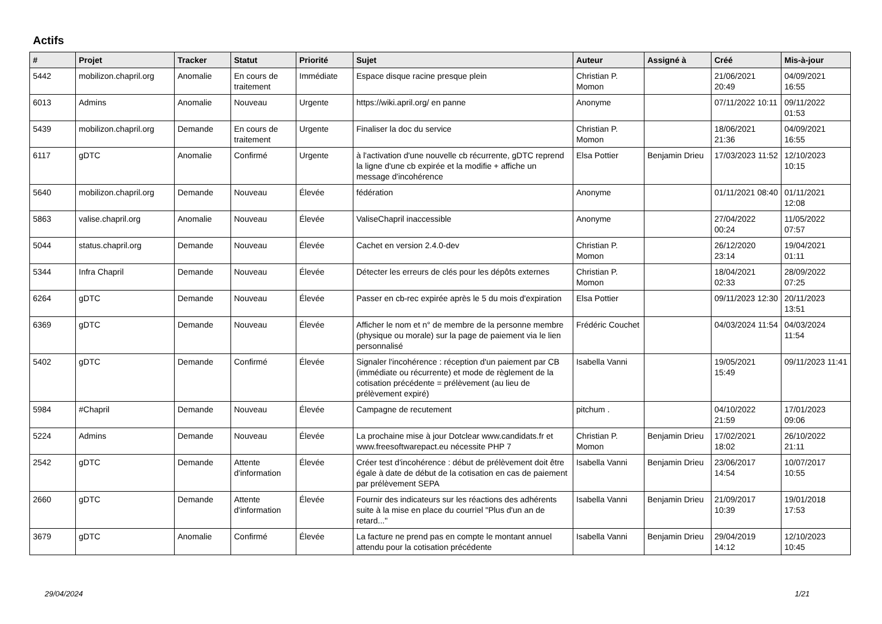Actifs
| # | Projet | Tracker | Statut | Priorité | Sujet | Auteur | Assigné à | Créé | Mis-à-jour |
| --- | --- | --- | --- | --- | --- | --- | --- | --- | --- |
| 5442 | mobilizon.chapril.org | Anomalie | En cours de traitement | Immédiate | Espace disque racine presque plein | Christian P. Momon | | 21/06/2021 20:49 | 04/09/2021 16:55 |
| 6013 | Admins | Anomalie | Nouveau | Urgente | https://wiki.april.org/ en panne | Anonyme | | 07/11/2022 10:11 | 09/11/2022 01:53 |
| 5439 | mobilizon.chapril.org | Demande | En cours de traitement | Urgente | Finaliser la doc du service | Christian P. Momon | | 18/06/2021 21:36 | 04/09/2021 16:55 |
| 6117 | gDTC | Anomalie | Confirmé | Urgente | à l'activation d'une nouvelle cb récurrente, gDTC reprend la ligne d'une cb expirée et la modifie + affiche un message d'incohérence | Elsa Pottier | Benjamin Drieu | 17/03/2023 11:52 | 12/10/2023 10:15 |
| 5640 | mobilizon.chapril.org | Demande | Nouveau | Élevée | fédération | Anonyme | | 01/11/2021 08:40 | 01/11/2021 12:08 |
| 5863 | valise.chapril.org | Anomalie | Nouveau | Élevée | ValiseChapril inaccessible | Anonyme | | 27/04/2022 00:24 | 11/05/2022 07:57 |
| 5044 | status.chapril.org | Demande | Nouveau | Élevée | Cachet en version 2.4.0-dev | Christian P. Momon | | 26/12/2020 23:14 | 19/04/2021 01:11 |
| 5344 | Infra Chapril | Demande | Nouveau | Élevée | Détecter les erreurs de clés pour les dépôts externes | Christian P. Momon | | 18/04/2021 02:33 | 28/09/2022 07:25 |
| 6264 | gDTC | Demande | Nouveau | Élevée | Passer en cb-rec expirée après le 5 du mois d'expiration | Elsa Pottier | | 09/11/2023 12:30 | 20/11/2023 13:51 |
| 6369 | gDTC | Demande | Nouveau | Élevée | Afficher le nom et n° de membre de la personne membre (physique ou morale) sur la page de paiement via le lien personnalisé | Frédéric Couchet | | 04/03/2024 11:54 | 04/03/2024 11:54 |
| 5402 | gDTC | Demande | Confirmé | Élevée | Signaler l'incohérence : réception d'un paiement par CB (immédiate ou récurrente) et mode de règlement de la cotisation précédente = prélèvement (au lieu de prélèvement expiré) | Isabella Vanni | | 19/05/2021 15:49 | 09/11/2023 11:41 |
| 5984 | #Chapril | Demande | Nouveau | Élevée | Campagne de recutement | pitchum . | | 04/10/2022 21:59 | 17/01/2023 09:06 |
| 5224 | Admins | Demande | Nouveau | Élevée | La prochaine mise à jour Dotclear www.candidats.fr et www.freesoftwarepact.eu nécessite PHP 7 | Christian P. Momon | Benjamin Drieu | 17/02/2021 18:02 | 26/10/2022 21:11 |
| 2542 | gDTC | Demande | Attente d'information | Élevée | Créer test d'incohérence : début de prélèvement doit être égale à date de début de la cotisation en cas de paiement par prélèvement SEPA | Isabella Vanni | Benjamin Drieu | 23/06/2017 14:54 | 10/07/2017 10:55 |
| 2660 | gDTC | Demande | Attente d'information | Élevée | Fournir des indicateurs sur les réactions des adhérents suite à la mise en place du courriel "Plus d'un an de retard..." | Isabella Vanni | Benjamin Drieu | 21/09/2017 10:39 | 19/01/2018 17:53 |
| 3679 | gDTC | Anomalie | Confirmé | Élevée | La facture ne prend pas en compte le montant annuel attendu pour la cotisation précédente | Isabella Vanni | Benjamin Drieu | 29/04/2019 14:12 | 12/10/2023 10:45 |
29/04/2024 1/21